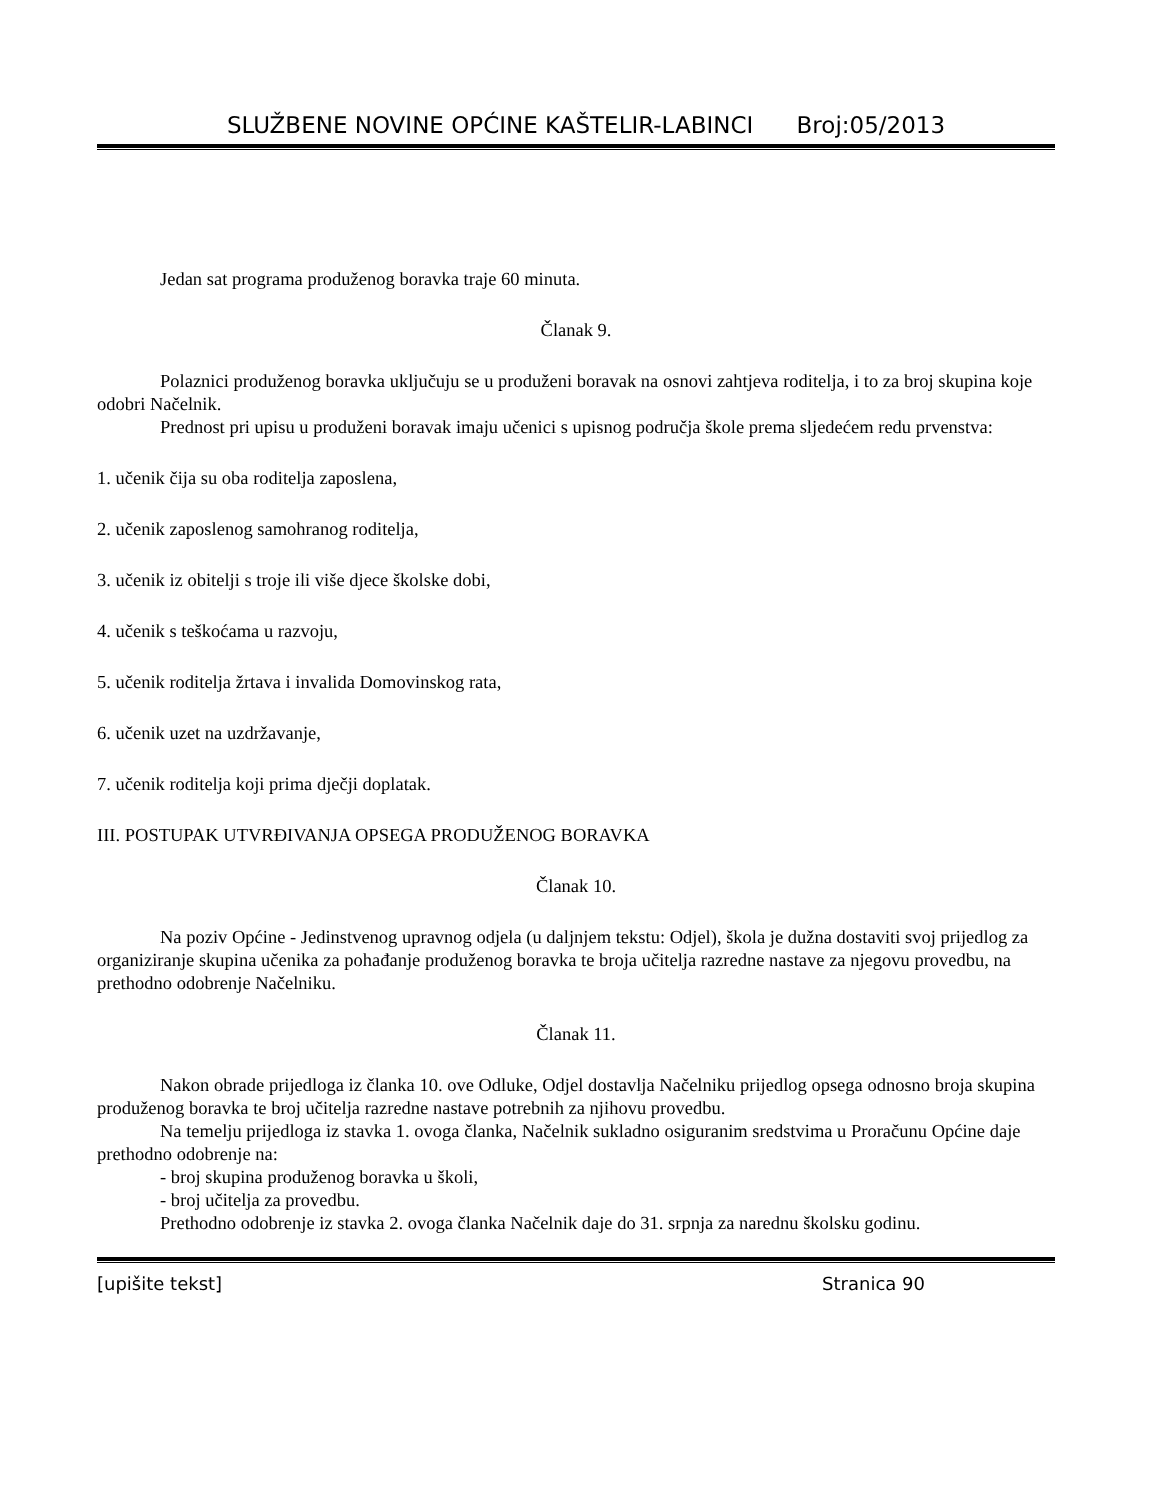SLUŽBENE NOVINE OPĆINE KAŠTELIR-LABINCI Broj:05/2013
Jedan sat programa produženog boravka traje 60 minuta.
Članak 9.
Polaznici produženog boravka uključuju se u produženi boravak na osnovi zahtjeva roditelja, i to za broj skupina koje odobri Načelnik.
Prednost pri upisu u produženi boravak imaju učenici s upisnog područja škole prema sljedećem redu prvenstva:
1. učenik čija su oba roditelja zaposlena,
2. učenik zaposlenog samohranog roditelja,
3. učenik iz obitelji s troje ili više djece školske dobi,
4. učenik s teškoćama u razvoju,
5. učenik roditelja žrtava i invalida Domovinskog rata,
6. učenik uzet na uzdržavanje,
7. učenik roditelja koji prima dječji doplatak.
III. POSTUPAK UTVRĐIVANJA OPSEGA PRODUŽENOG BORAVKA
Članak 10.
Na poziv Općine - Jedinstvenog upravnog odjela (u daljnjem tekstu: Odjel), škola je dužna dostaviti svoj prijedlog za organiziranje skupina učenika za pohađanje produženog boravka te broja učitelja razredne nastave za njegovu provedbu, na prethodno odobrenje Načelniku.
Članak 11.
Nakon obrade prijedloga iz članka 10. ove Odluke, Odjel dostavlja Načelniku prijedlog opsega odnosno broja skupina produženog boravka te broj učitelja razredne nastave potrebnih za njihovu provedbu.
Na temelju prijedloga iz stavka 1. ovoga članka, Načelnik sukladno osiguranim sredstvima u Proračunu Općine daje prethodno odobrenje na:
- broj skupina produženog boravka u školi,
- broj učitelja za provedbu.
Prethodno odobrenje iz stavka 2. ovoga članka Načelnik daje do 31. srpnja za narednu školsku godinu.
[upišite tekst] Stranica 90